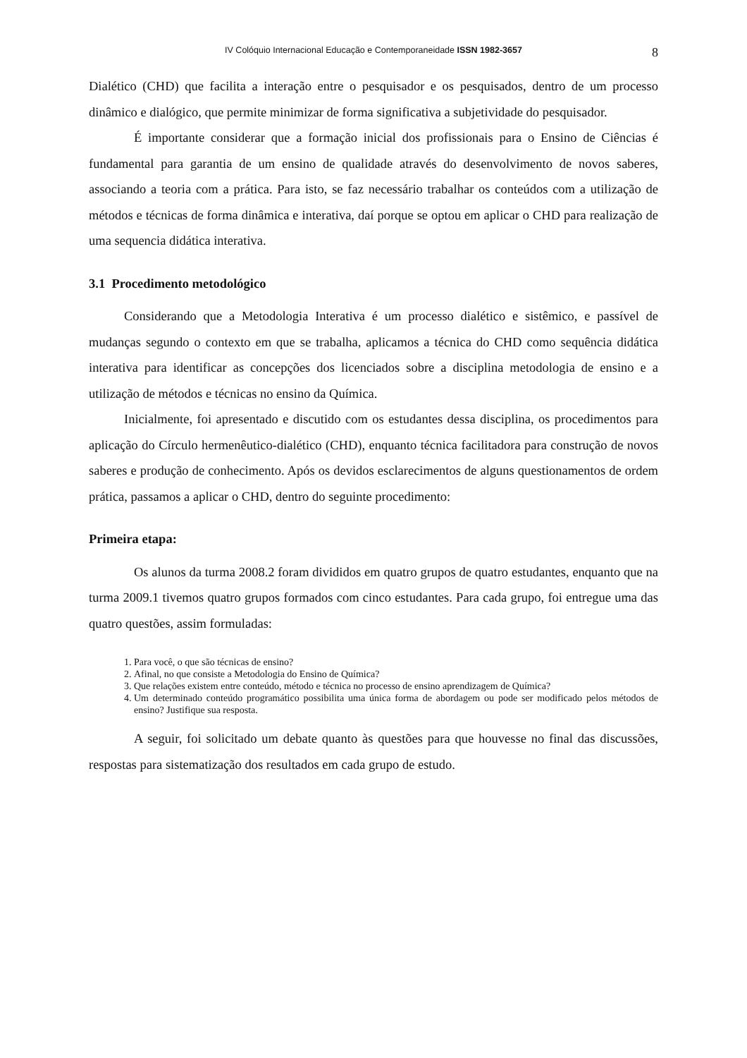IV Colóquio Internacional Educação e Contemporaneidade ISSN 1982-3657 8
Dialético (CHD) que facilita a interação entre o pesquisador e os pesquisados, dentro de um processo dinâmico e dialógico, que permite minimizar de forma significativa a subjetividade do pesquisador.
É importante considerar que a formação inicial dos profissionais para o Ensino de Ciências é fundamental para garantia de um ensino de qualidade através do desenvolvimento de novos saberes, associando a teoria com a prática. Para isto, se faz necessário trabalhar os conteúdos com a utilização de métodos e técnicas de forma dinâmica e interativa, daí porque se optou em aplicar o CHD para realização de uma sequencia didática interativa.
3.1 Procedimento metodológico
Considerando que a Metodologia Interativa é um processo dialético e sistêmico, e passível de mudanças segundo o contexto em que se trabalha, aplicamos a técnica do CHD como sequência didática interativa para identificar as concepções dos licenciados sobre a disciplina metodologia de ensino e a utilização de métodos e técnicas no ensino da Química.
Inicialmente, foi apresentado e discutido com os estudantes dessa disciplina, os procedimentos para aplicação do Círculo hermenêutico-dialético (CHD), enquanto técnica facilitadora para construção de novos saberes e produção de conhecimento. Após os devidos esclarecimentos de alguns questionamentos de ordem prática, passamos a aplicar o CHD, dentro do seguinte procedimento:
Primeira etapa:
Os alunos da turma 2008.2 foram divididos em quatro grupos de quatro estudantes, enquanto que na turma 2009.1 tivemos quatro grupos formados com cinco estudantes. Para cada grupo, foi entregue uma das quatro questões, assim formuladas:
1. Para você, o que são técnicas de ensino?
2. Afinal, no que consiste a Metodologia do Ensino de Química?
3. Que relações existem entre conteúdo, método e técnica no processo de ensino aprendizagem de Química?
4. Um determinado conteúdo programático possibilita uma única forma de abordagem ou pode ser modificado pelos métodos de ensino? Justifique sua resposta.
A seguir, foi solicitado um debate quanto às questões para que houvesse no final das discussões, respostas para sistematização dos resultados em cada grupo de estudo.